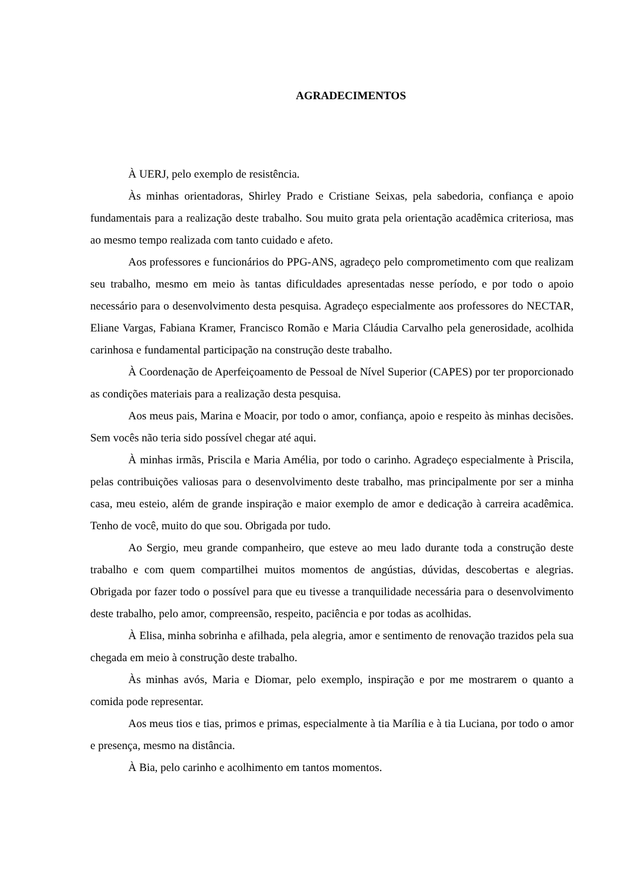AGRADECIMENTOS
À UERJ, pelo exemplo de resistência.
Às minhas orientadoras, Shirley Prado e Cristiane Seixas, pela sabedoria, confiança e apoio fundamentais para a realização deste trabalho. Sou muito grata pela orientação acadêmica criteriosa, mas ao mesmo tempo realizada com tanto cuidado e afeto.
Aos professores e funcionários do PPG-ANS, agradeço pelo comprometimento com que realizam seu trabalho, mesmo em meio às tantas dificuldades apresentadas nesse período, e por todo o apoio necessário para o desenvolvimento desta pesquisa. Agradeço especialmente aos professores do NECTAR, Eliane Vargas, Fabiana Kramer, Francisco Romão e Maria Cláudia Carvalho pela generosidade, acolhida carinhosa e fundamental participação na construção deste trabalho.
À Coordenação de Aperfeiçoamento de Pessoal de Nível Superior (CAPES) por ter proporcionado as condições materiais para a realização desta pesquisa.
Aos meus pais, Marina e Moacir, por todo o amor, confiança, apoio e respeito às minhas decisões. Sem vocês não teria sido possível chegar até aqui.
À minhas irmãs, Priscila e Maria Amélia, por todo o carinho. Agradeço especialmente à Priscila, pelas contribuições valiosas para o desenvolvimento deste trabalho, mas principalmente por ser a minha casa, meu esteio, além de grande inspiração e maior exemplo de amor e dedicação à carreira acadêmica. Tenho de você, muito do que sou. Obrigada por tudo.
Ao Sergio, meu grande companheiro, que esteve ao meu lado durante toda a construção deste trabalho e com quem compartilhei muitos momentos de angústias, dúvidas, descobertas e alegrias. Obrigada por fazer todo o possível para que eu tivesse a tranquilidade necessária para o desenvolvimento deste trabalho, pelo amor, compreensão, respeito, paciência e por todas as acolhidas.
À Elisa, minha sobrinha e afilhada, pela alegria, amor e sentimento de renovação trazidos pela sua chegada em meio à construção deste trabalho.
Às minhas avós, Maria e Diomar, pelo exemplo, inspiração e por me mostrarem o quanto a comida pode representar.
Aos meus tios e tias, primos e primas, especialmente à tia Marília e à tia Luciana, por todo o amor e presença, mesmo na distância.
À Bia, pelo carinho e acolhimento em tantos momentos.